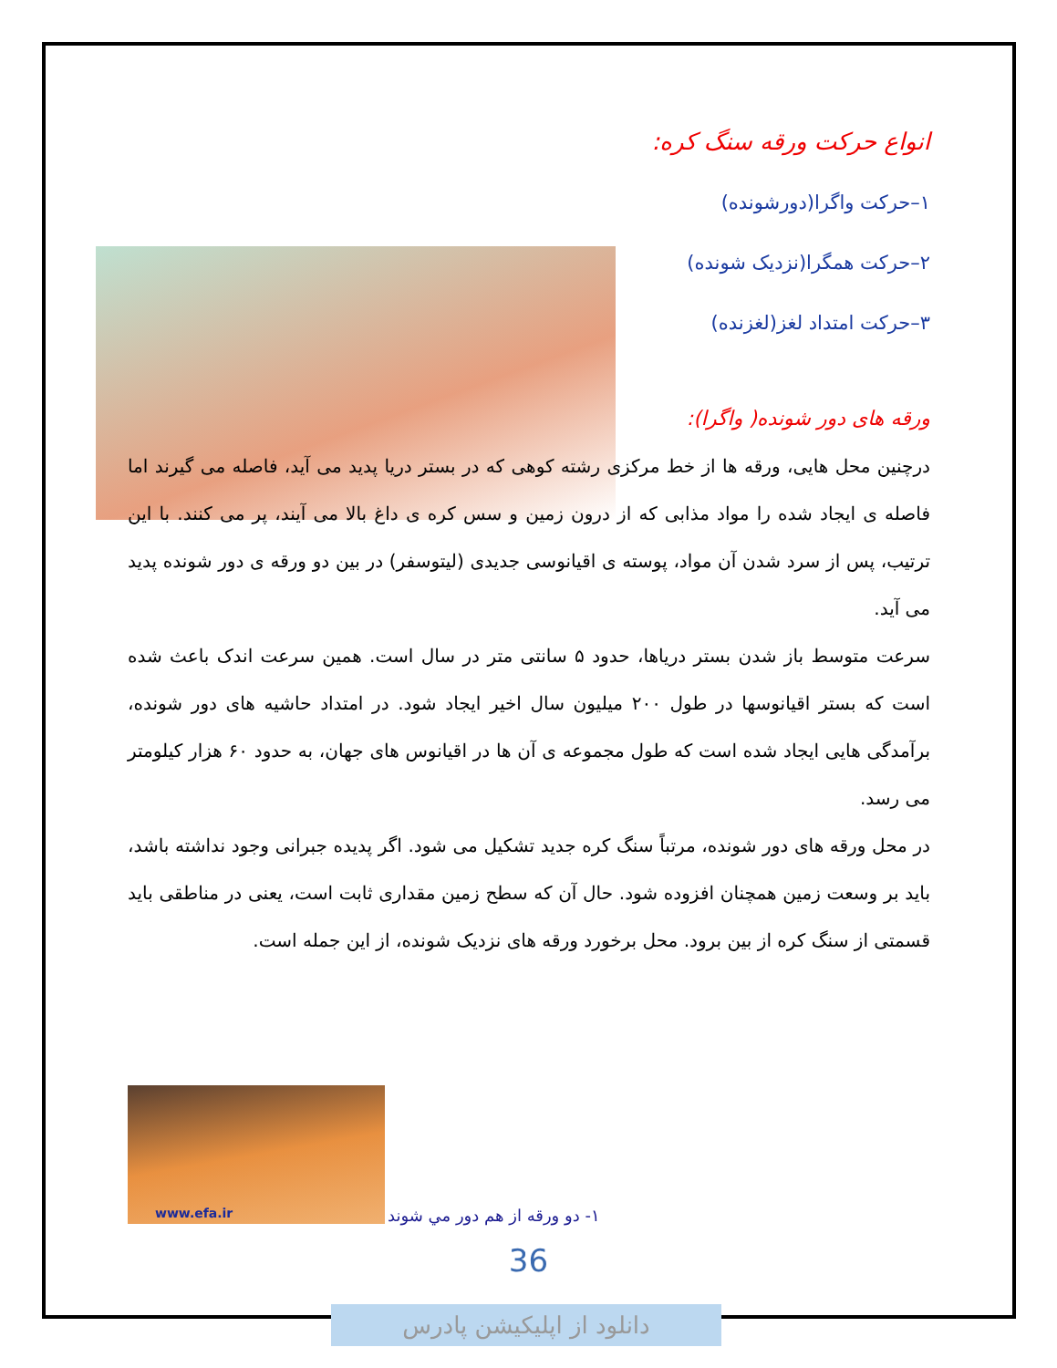انواع حرکت ورقه سنگ کره:
۱–حرکت واگرا(دورشونده)
۲–حرکت همگرا(نزدیک شونده)
۳–حرکت امتداد لغز(لغزنده)
ورقه های دور شونده( واگرا):
درچنین محل هایی، ورقه ها از خط مرکزی رشته کوهی که در بستر دریا پدید می آید، فاصله می گیرند اما فاصله ی ایجاد شده را مواد مذابی که از درون زمین و سس کره ی داغ بالا می آیند، پر می کنند. با این ترتیب، پس از سرد شدن آن مواد، پوسته ی اقیانوسی جدیدی (لیتوسفر) در بین دو ورقه ی دور شونده پدید می آید.
سرعت متوسط باز شدن بستر دریاها، حدود ۵ سانتی متر در سال است. همین سرعت اندک باعث شده است که بستر اقیانوسها در طول ۲۰۰ میلیون سال اخیر ایجاد شود. در امتداد حاشیه های دور شونده، برآمدگی هایی ایجاد شده است که طول مجموعه ی آن ها در اقیانوس های جهان، به حدود ۶۰ هزار کیلومتر می رسد.
در محل ورقه های دور شونده، مرتباً سنگ کره جدید تشکیل می شود. اگر پدیده جبرانی وجود نداشته باشد، باید بر وسعت زمین همچنان افزوده شود. حال آن که سطح زمین مقداری ثابت است، یعنی در مناطقی باید قسمتی از سنگ کره از بین برود. محل برخورد ورقه های نزدیک شونده، از این جمله است.
www.efa.ir
۱- دو ورقه از هم دور مي شوند
36
دانلود از اپلیکیشن پادرس